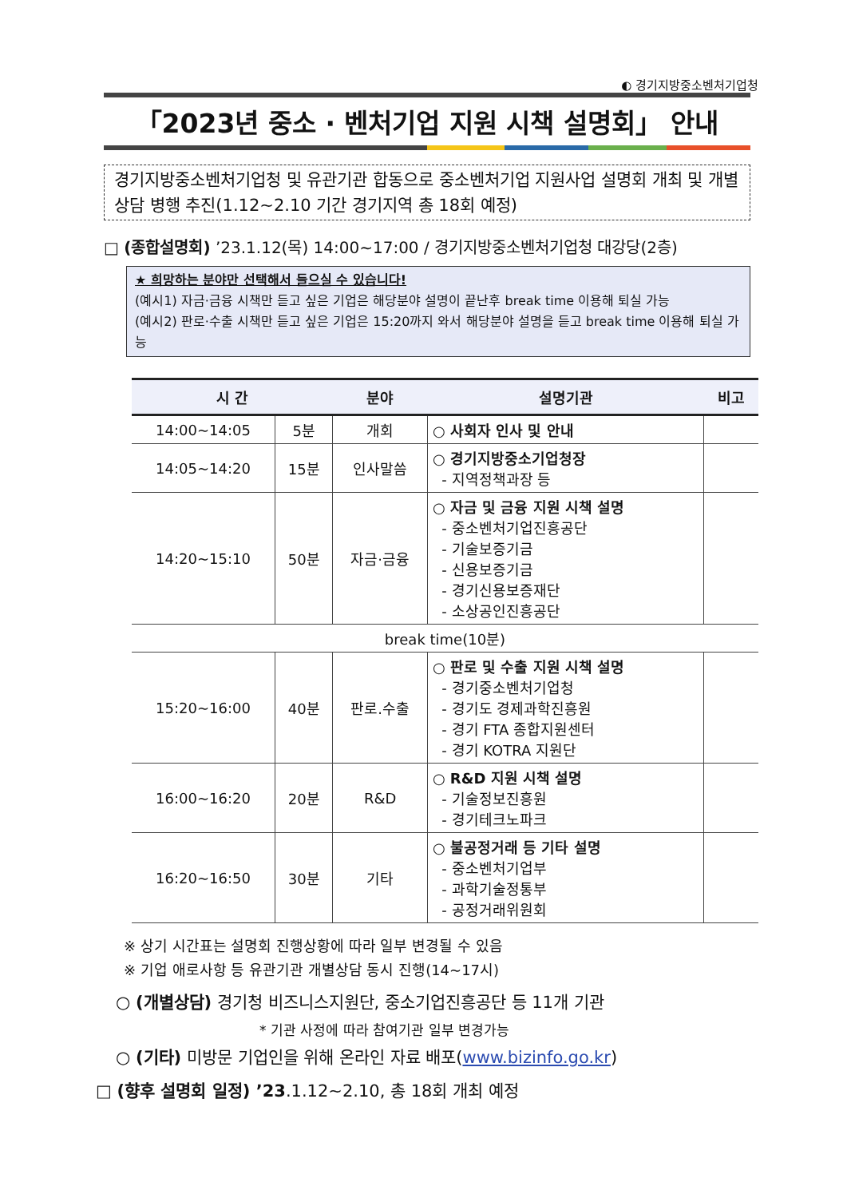◐ 경기지방중소벤처기업청
「2023년 중소 · 벤처기업 지원 시책 설명회」 안내
경기지방중소벤처기업청 및 유관기관 합동으로 중소벤처기업 지원사업 설명회 개최 및 개별 상담 병행 추진(1.12~2.10 기간 경기지역 총 18회 예정)
□ (종합설명회) ’23.1.12(목) 14:00~17:00 / 경기지방중소벤처기업청 대강당(2층)
★ 희망하는 분야만 선택해서 들으실 수 있습니다!
(예시1) 자금·금융 시책만 듣고 싶은 기업은 해당분야 설명이 끝난후 break time 이용해 퇴실 가능
(예시2) 판로·수출 시책만 듣고 싶은 기업은 15:20까지 와서 해당분야 설명을 듣고 break time 이용해 퇴실 가능
| 시 간 | | 분야 | 설명기관 | 비고 |
| --- | --- | --- | --- | --- |
| 14:00~14:05 | 5분 | 개회 | ○ 사회자 인사 및 안내 | |
| 14:05~14:20 | 15분 | 인사말씀 | ○ 경기지방중소기업청장 - 지역정책과장 등 | |
| 14:20~15:10 | 50분 | 자금·금융 | ○ 자금 및 금융 지원 시책 설명 - 중소벤처기업진흥공단 - 기술보증기금 - 신용보증기금 - 경기신용보증재단 - 소상공인진흥공단 | |
| break time(10분) | | | | |
| 15:20~16:00 | 40분 | 판로.수출 | ○ 판로 및 수출 지원 시책 설명 - 경기중소벤처기업청 - 경기도 경제과학진흥원 - 경기 FTA 종합지원센터 - 경기 KOTRA 지원단 | |
| 16:00~16:20 | 20분 | R&D | ○ R&D 지원 시책 설명 - 기술정보진흥원 - 경기테크노파크 | |
| 16:20~16:50 | 30분 | 기타 | ○ 불공정거래 등 기타 설명 - 중소벤처기업부 - 과학기술정통부 - 공정거래위원회 | |
※ 상기 시간표는 설명회 진행상황에 따라 일부 변경될 수 있음
※ 기업 애로사항 등 유관기관 개별상담 동시 진행(14~17시)
○ (개별상담) 경기청 비즈니스지원단, 중소기업진흥공단 등 11개 기관
* 기관 사정에 따라 참여기관 일부 변경가능
○ (기타) 미방문 기업인을 위해 온라인 자료 배포(www.bizinfo.go.kr)
□ (향후 설명회 일정) ’23.1.12~2.10, 총 18회 개최 예정